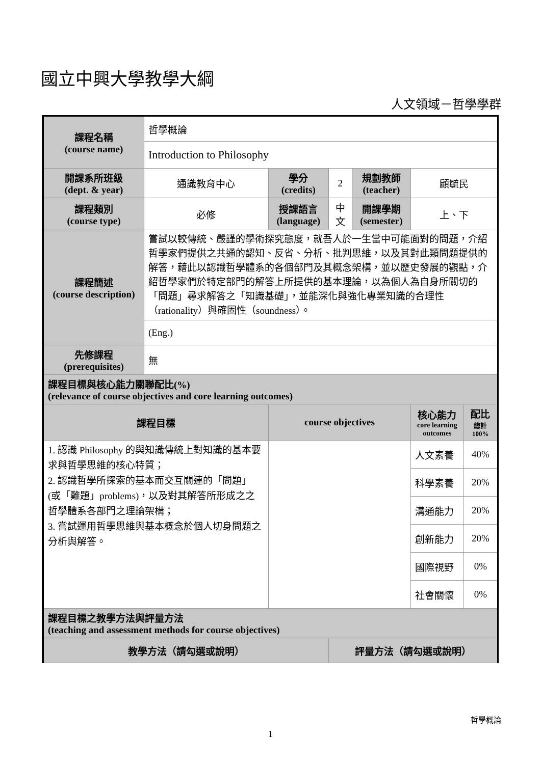國立中興大學教學大綱
人文領域－哲學學群
| 課程名稱 (course name) | 哲學概論 | | | | | |
| | Introduction to Philosophy | | | | | |
| 開課系所班級 (dept. & year) | 通識教育中心 | 學分 (credits) | 2 | 規劃教師 (teacher) | 顧毓民 | |
| 課程類別 (course type) | 必修 | 授課語言 (language) | 中文 | 開課學期 (semester) | 上、下 | |
| 課程簡述 (course description) | 嘗試以較傳統、嚴謹的學術探究態度，就吾人於一生當中可能面對的問題，介紹哲學家們提供之共通的認知、反省、分析、批判思維，以及其對此類問題提供的解答，藉此以認識哲學體系的各個部門及其概念架構，並以歷史發展的觀點，介紹哲學家們於特定部門的解答上所提供的基本理論，以為個人為自身所關切的「問題」尋求解答之「知識基礎」，並能深化與強化專業知識的合理性（rationality）與確固性（soundness）。 | | | | | |
| | (Eng.) | | | | | |
| 先修課程 (prerequisites) | 無 | | | | | |
| 課程目標與 核心能力 關聯配比(%) (relevance of course objectives and core learning outcomes) | | | | | | |
| 課程目標 | | course objectives | | | 核心能力 core learning outcomes | 配比 總計 100% |
| 1. 認識 Philosophy 的與知識傳統上對知識的基本要求與哲學思維的核心特質； 2. 認識哲學所探索的基本而交互關連的「問題」(或「難題」problems)，以及對其解答所形成之之哲學體系各部門之理論架構； 3. 嘗試運用哲學思維與基本概念於個人切身問題之分析與解答。 | | | | | 人文素養 | 40% |
| | | | | | 科學素養 | 20% |
| | | | | | 溝通能力 | 20% |
| | | | | | 創新能力 | 20% |
| | | | | | 國際視野 | 0% |
| | | | | | 社會關懷 | 0% |
| 課程目標之教學方法與評量方法 (teaching and assessment methods for course objectives) | | | | | | |
| 教學方法（請勾選或說明） | | | 評量方法（請勾選或說明） | | | |
哲學概論
1